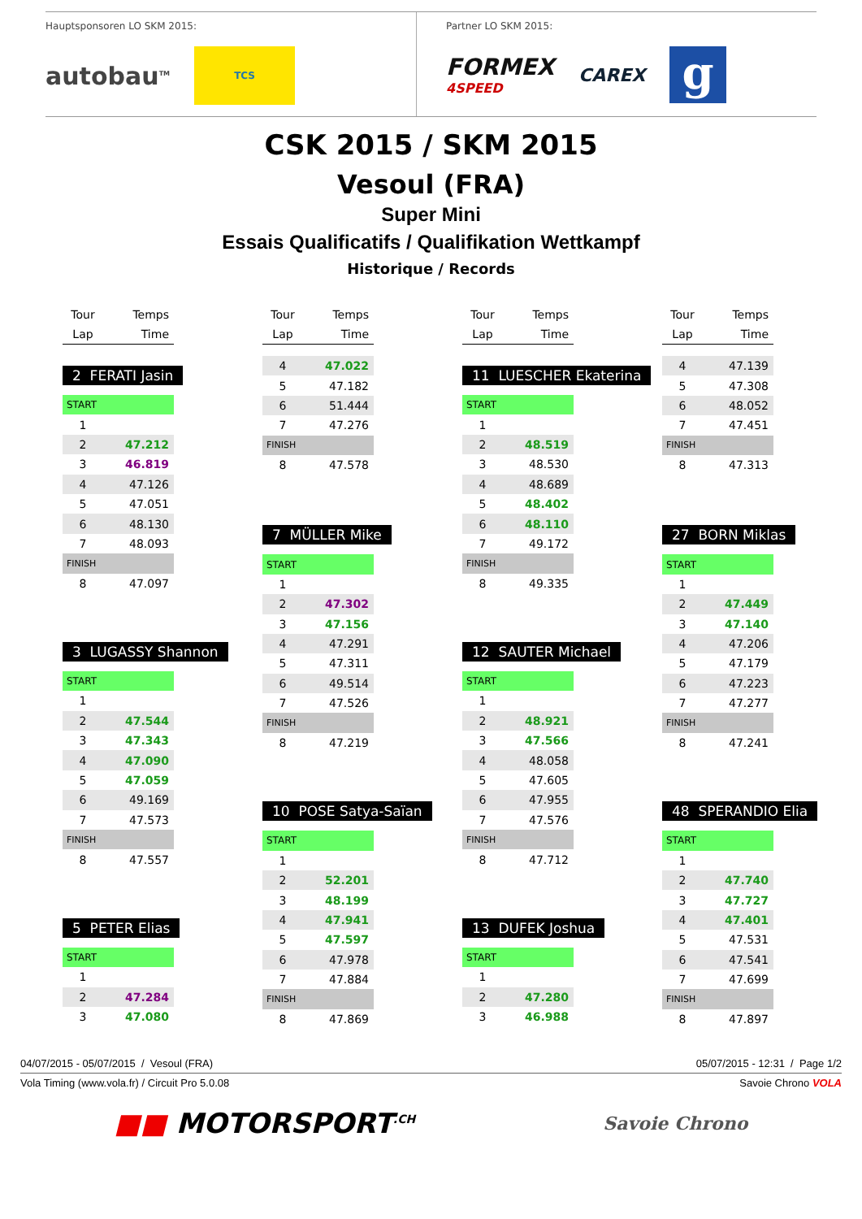Hauptsponsoren LO SKM 2015:
autobau<sup>TM</sup> TCS
Partner LO SKM 2015:
FORMEX
4SPEED CAREX g
CSK 2015 / SKM 2015
Vesoul (FRA)
Super Mini
Essais Qualificatifs / Qualifikation Wettkampf
Historique / Records
| Tour | Temps |
| Lap | Time |
2 FERATI Jasin
| START | |
| 1 | |
| 2 | 47.212 |
| 3 | 46.819 |
| 4 | 47.126 |
| 5 | 47.051 |
| 6 | 48.130 |
| 7 | 48.093 |
| FINISH | |
| 8 | 47.097 |
3 LUGASSY Shannon
| START | |
| 1 | |
| 2 | 47.544 |
| 3 | 47.343 |
| 4 | 47.090 |
| 5 | 47.059 |
| 6 | 49.169 |
| 7 | 47.573 |
| FINISH | |
| 8 | 47.557 |
5 PETER Elias
| START | |
| 1 | |
| 2 | 47.284 |
| 3 | 47.080 |
| Tour | Temps |
| Lap | Time |
| 4 | 47.022 |
| 5 | 47.182 |
| 6 | 51.444 |
| 7 | 47.276 |
| FINISH | |
| 8 | 47.578 |
7 MÜLLER Mike
| START | |
| 1 | |
| 2 | 47.302 |
| 3 | 47.156 |
| 4 | 47.291 |
| 5 | 47.311 |
| 6 | 49.514 |
| 7 | 47.526 |
| FINISH | |
| 8 | 47.219 |
10 POSE Satya-Saïan
| START | |
| 1 | |
| 2 | 52.201 |
| 3 | 48.199 |
| 4 | 47.941 |
| 5 | 47.597 |
| 6 | 47.978 |
| 7 | 47.884 |
| FINISH | |
| 8 | 47.869 |
| Tour | Temps |
| Lap | Time |
11 LUESCHER Ekaterina
| START | |
| 1 | |
| 2 | 48.519 |
| 3 | 48.530 |
| 4 | 48.689 |
| 5 | 48.402 |
| 6 | 48.110 |
| 7 | 49.172 |
| FINISH | |
| 8 | 49.335 |
12 SAUTER Michael
| START | |
| 1 | |
| 2 | 48.921 |
| 3 | 47.566 |
| 4 | 48.058 |
| 5 | 47.605 |
| 6 | 47.955 |
| 7 | 47.576 |
| FINISH | |
| 8 | 47.712 |
13 DUFEK Joshua
| START | |
| 1 | |
| 2 | 47.280 |
| 3 | 46.988 |
| Tour | Temps |
| Lap | Time |
| 4 | 47.139 |
| 5 | 47.308 |
| 6 | 48.052 |
| 7 | 47.451 |
| FINISH | |
| 8 | 47.313 |
27 BORN Miklas
| START | |
| 1 | |
| 2 | 47.449 |
| 3 | 47.140 |
| 4 | 47.206 |
| 5 | 47.179 |
| 6 | 47.223 |
| 7 | 47.277 |
| FINISH | |
| 8 | 47.241 |
48 SPERANDIO Elia
| START | |
| 1 | |
| 2 | 47.740 |
| 3 | 47.727 |
| 4 | 47.401 |
| 5 | 47.531 |
| 6 | 47.541 |
| 7 | 47.699 |
| FINISH | |
| 8 | 47.897 |
04/07/2015 - 05/07/2015 / Vesoul (FRA) 05/07/2015 - 12:31 / Page 1/2
Vola Timing (www.vola.fr) / Circuit Pro 5.0.08 Savoie Chrono VOLA
■■ MOTORSPORT<sup>.CH</sup> Savoie Chrono